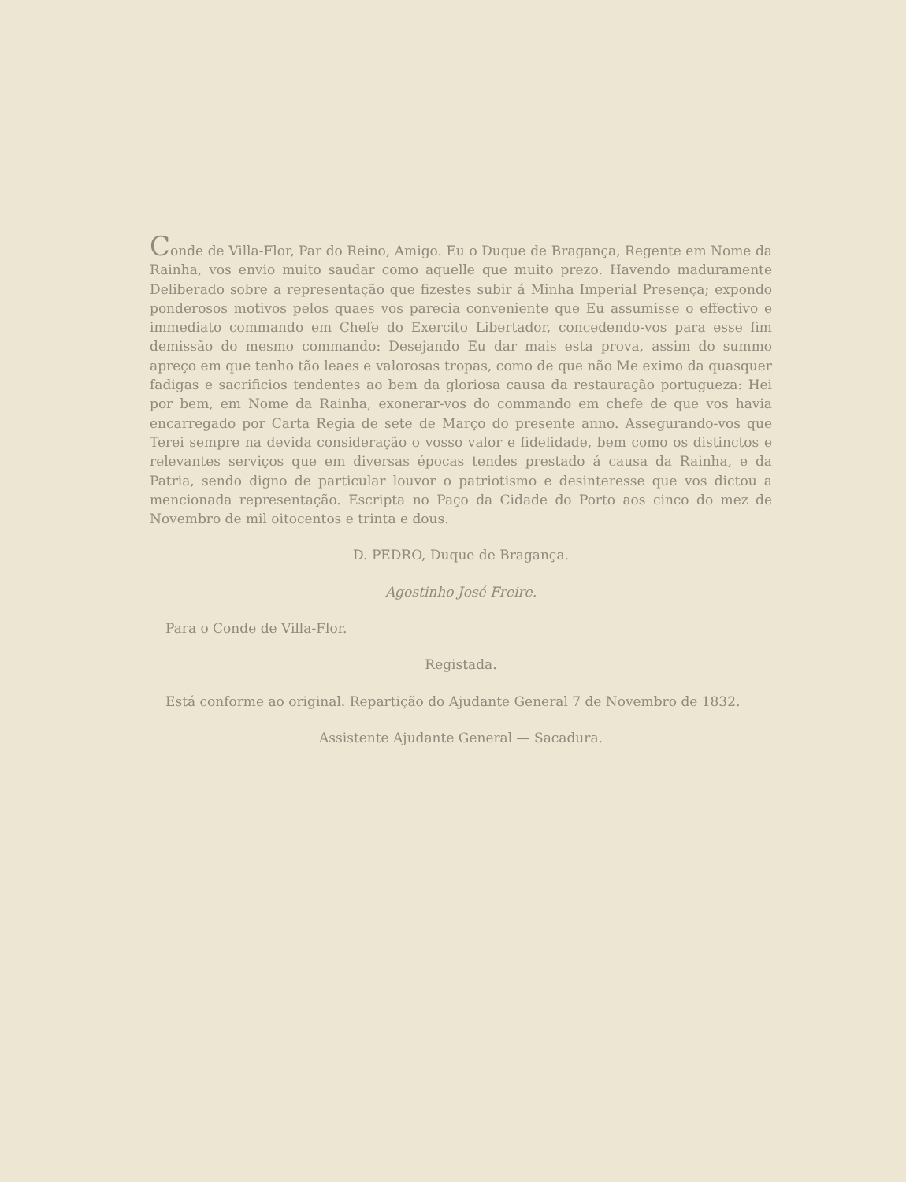Conde de Villa-Flor, Par do Reino, Amigo. Eu o Duque de Bragança, Regente em Nome da Rainha, vos envio muito saudar como aquelle que muito prezo. Havendo maduramente Deliberado sobre a representação que fizestes subir á Minha Imperial Presença; expondo ponderosos motivos pelos quaes vos parecia conveniente que Eu assumisse o effectivo e immediato commando em Chefe do Exercito Libertador, concedendo-vos para esse fim demissão do mesmo commando: Desejando Eu dar mais esta prova, assim do summo apreço em que tenho tão leaes e valorosas tropas, como de que não Me eximo da quasquer fadigas e sacrificios tendentes ao bem da gloriosa causa da restauração portugueza: Hei por bem, em Nome da Rainha, exonerar-vos do commando em chefe de que vos havia encarregado por Carta Regia de sete de Março do presente anno. Assegurando-vos que Terei sempre na devida consideração o vosso valor e fidelidade, bem como os distinctos e relevantes serviços que em diversas épocas tendes prestado á causa da Rainha, e da Patria, sendo digno de particular louvor o patriotismo e desinteresse que vos dictou a mencionada representação. Escripta no Paço da Cidade do Porto aos cinco do mez de Novembro de mil oitocentos e trinta e dous.
D. PEDRO, Duque de Bragança.
Agostinho José Freire.
Para o Conde de Villa-Flor.
Registada.
Está conforme ao original. Repartição do Ajudante General 7 de Novembro de 1832.
Assistente Ajudante General — Sacadura.